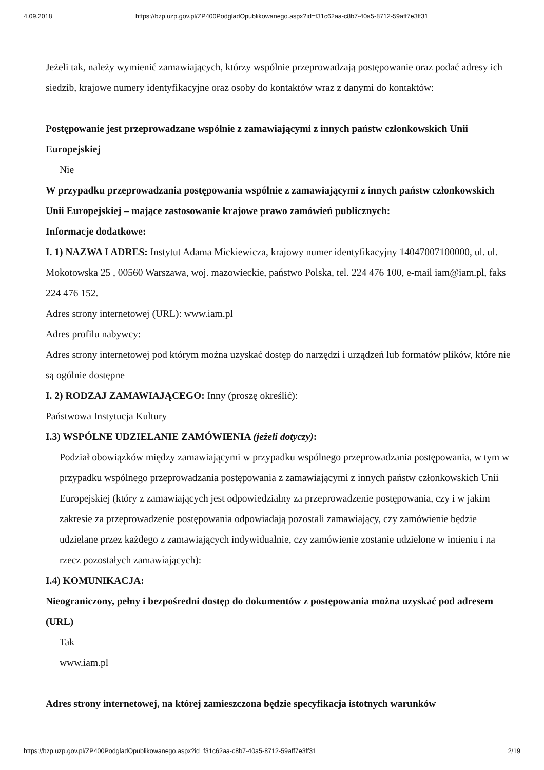4.09.2018 https://bzp.uzp.gov.pl/ZP400PodgladOpublikowanego.aspx?id=f31c62aa-c8b7-40a5-8712-59aff7e3ff31
Jeżeli tak, należy wymienić zamawiających, którzy wspólnie przeprowadzają postępowanie oraz podać adresy ich siedzib, krajowe numery identyfikacyjne oraz osoby do kontaktów wraz z danymi do kontaktów:
Postępowanie jest przeprowadzane wspólnie z zamawiającymi z innych państw członkowskich Unii Europejskiej
Nie
W przypadku przeprowadzania postępowania wspólnie z zamawiającymi z innych państw członkowskich Unii Europejskiej – mające zastosowanie krajowe prawo zamówień publicznych:
Informacje dodatkowe:
I. 1) NAZWA I ADRES: Instytut Adama Mickiewicza, krajowy numer identyfikacyjny 14047007100000, ul. ul. Mokotowska 25 , 00560 Warszawa, woj. mazowieckie, państwo Polska, tel. 224 476 100, e-mail iam@iam.pl, faks 224 476 152.
Adres strony internetowej (URL): www.iam.pl
Adres profilu nabywcy:
Adres strony internetowej pod którym można uzyskać dostęp do narzędzi i urządzeń lub formatów plików, które nie są ogólnie dostępne
I. 2) RODZAJ ZAMAWIAJĄCEGO: Inny (proszę określić):
Państwowa Instytucja Kultury
I.3) WSPÓLNE UDZIELANIE ZAMÓWIENIA (jeżeli dotyczy):
Podział obowiązków między zamawiającymi w przypadku wspólnego przeprowadzania postępowania, w tym w przypadku wspólnego przeprowadzania postępowania z zamawiającymi z innych państw członkowskich Unii Europejskiej (który z zamawiających jest odpowiedzialny za przeprowadzenie postępowania, czy i w jakim zakresie za przeprowadzenie postępowania odpowiadają pozostali zamawiający, czy zamówienie będzie udzielane przez każdego z zamawiających indywidualnie, czy zamówienie zostanie udzielone w imieniu i na rzecz pozostałych zamawiających):
I.4) KOMUNIKACJA:
Nieograniczony, pełny i bezpośredni dostęp do dokumentów z postępowania można uzyskać pod adresem (URL)
Tak
www.iam.pl
Adres strony internetowej, na której zamieszczona będzie specyfikacja istotnych warunków
https://bzp.uzp.gov.pl/ZP400PodgladOpublikowanego.aspx?id=f31c62aa-c8b7-40a5-8712-59aff7e3ff31 2/19